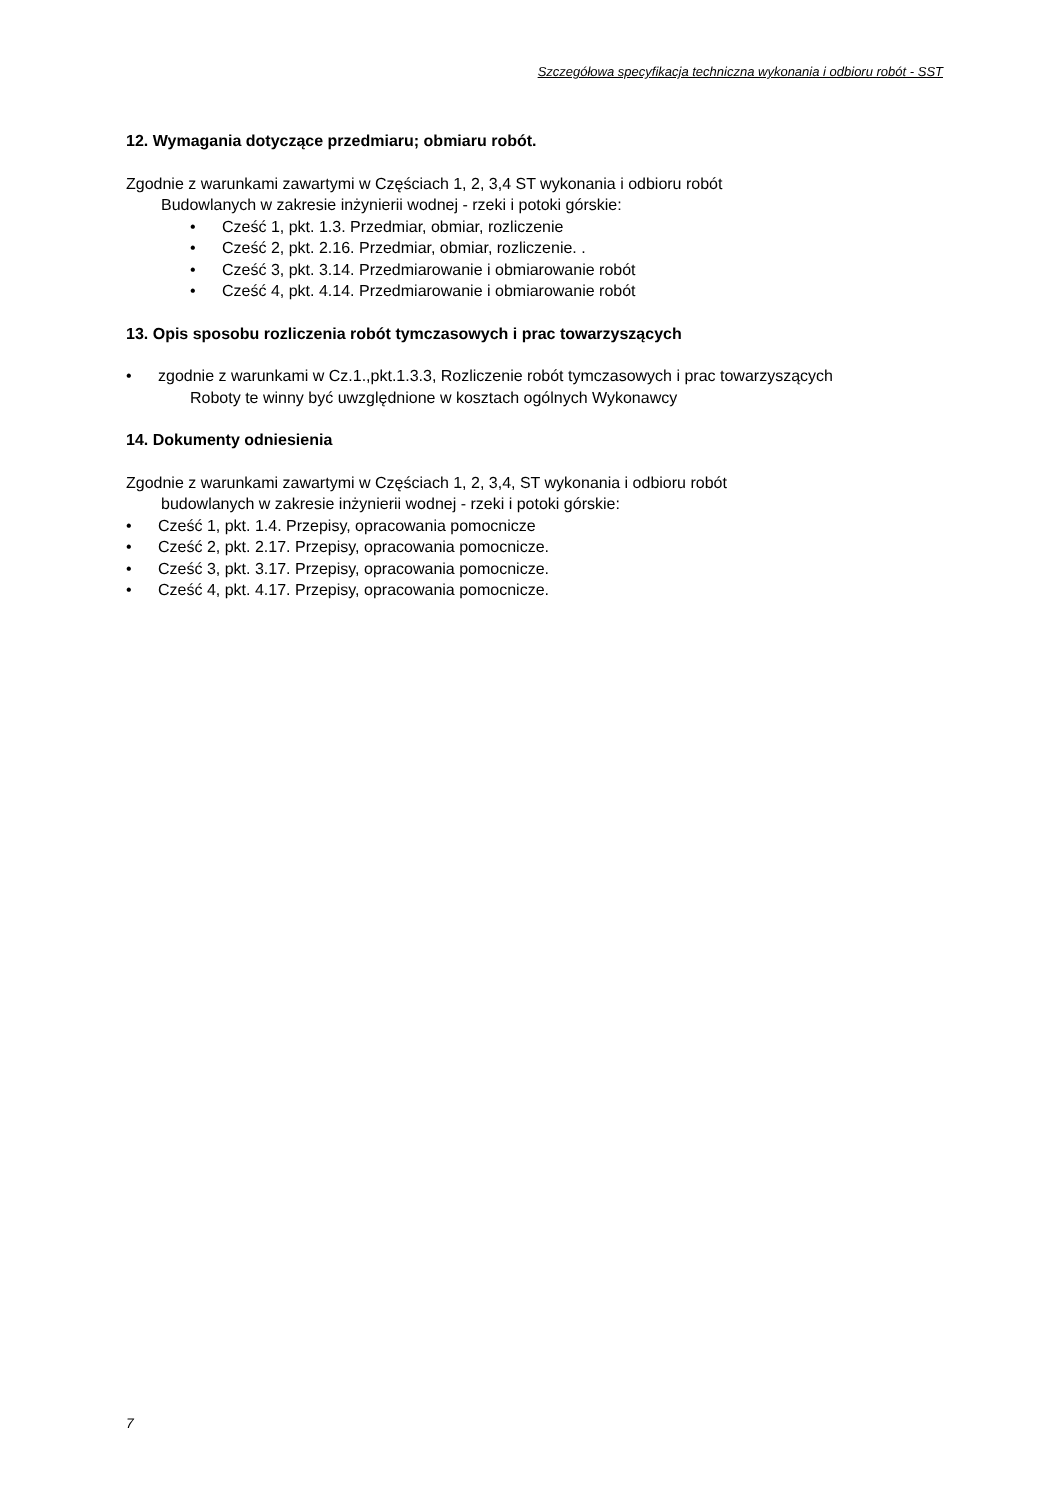Szczegółowa specyfikacja techniczna wykonania i odbioru robót - SST
12. Wymagania dotyczące przedmiaru; obmiaru robót.
Zgodnie z warunkami zawartymi w Częściach 1, 2, 3,4 ST wykonania i odbioru robót
Budowlanych w zakresie inżynierii wodnej - rzeki i potoki górskie:
• Cześć 1, pkt. 1.3. Przedmiar, obmiar, rozliczenie
• Cześć 2, pkt. 2.16. Przedmiar, obmiar, rozliczenie. .
• Cześć 3, pkt. 3.14. Przedmiarowanie i obmiarowanie robót
• Cześć 4, pkt. 4.14. Przedmiarowanie i obmiarowanie robót
13. Opis sposobu rozliczenia robót tymczasowych i prac towarzyszących
• zgodnie z warunkami w Cz.1.,pkt.1.3.3, Rozliczenie robót tymczasowych i prac towarzyszących
Roboty te winny być uwzględnione w kosztach ogólnych Wykonawcy
14. Dokumenty odniesienia
Zgodnie z warunkami zawartymi w Częściach 1, 2, 3,4, ST wykonania i odbioru robót
budowlanych w zakresie inżynierii wodnej - rzeki i potoki górskie:
• Cześć 1, pkt. 1.4. Przepisy, opracowania pomocnicze
• Cześć 2, pkt. 2.17. Przepisy, opracowania pomocnicze.
• Cześć 3, pkt. 3.17. Przepisy, opracowania pomocnicze.
• Cześć 4, pkt. 4.17. Przepisy, opracowania pomocnicze.
7